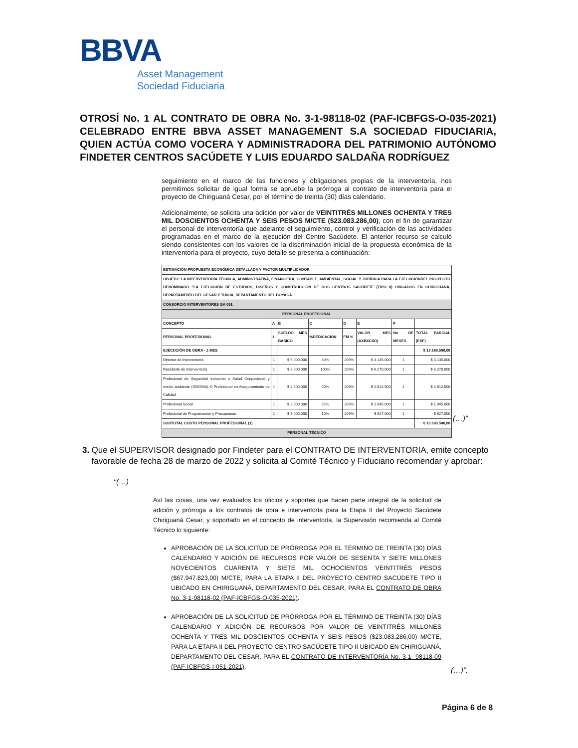BBVA
Asset Management
Sociedad Fiduciaria
OTROSÍ No. 1 AL CONTRATO DE OBRA No. 3-1-98118-02 (PAF-ICBFGS-O-035-2021) CELEBRADO ENTRE BBVA ASSET MANAGEMENT S.A SOCIEDAD FIDUCIARIA, QUIEN ACTÚA COMO VOCERA Y ADMINISTRADORA DEL PATRIMONIO AUTÓNOMO FINDETER CENTROS SACÚDETE Y LUIS EDUARDO SALDAÑA RODRÍGUEZ
seguimiento en el marco de las funciones y obligaciones propias de la interventoría, nos permitimos solicitar de igual forma se apruebe la prórroga al contrato de interventoría para el proyecto de Chiriguaná Cesar, por el término de treinta (30) días calendario.
Adicionalmente, se solicita una adición por valor de VEINTITRÉS MILLONES OCHENTA Y TRES MIL DOSCIENTOS OCHENTA Y SEIS PESOS M/CTE ($23.083.286,00), con el fin de garantizar el personal de interventoría que adelante el seguimiento, control y verificación de las actividades programadas en el marco de la ejecución del Centro Sacúdete. El anterior recurso se calculó siendo consistentes con los valores de la discriminación inicial de la propuesta económica de la interventoría para el proyecto, cuyo detalle se presenta a continuación:
| ESTIMACIÓN PROPUESTA ECONÓMICA DETALLADA Y FACTOR MULTIPLICADOR | | | | | | | |
| --- | --- | --- | --- | --- | --- | --- | --- |
| OBJETO: LA INTERVENTORÍA TÉCNICA, ADMINISTRATIVA, FINANCIERA, CONTABLE, AMBIENTAL, SOCIAL Y JURÍDICA PARA LA EJECUCIÓNDEL PROYECTO DENOMINADO "LA EJECUCIÓN DE ESTUDIOS, DISEÑOS Y CONSTRUCCIÓN DE DOS CENTROS SACÚDETE (TIPO II) UBICADOS EN CHIRIGUANÁ, DEPARTAMENTO DEL CESAR Y TUNJA, DEPARTAMENTO DEL BOYACÁ. | | | | | | | |
| CONSORCIO INTERVENTORES GA 051. | | | | | | | |
| PERSONAL PROFESIONAL | | | | | | | |
| CONCEPTO | A | B | C | D | E | F | |
| PERSONAL PROFESIONAL | 1 | SUELDO MES BASICO | %DEDICACION | FM % | VALOR MES (AXBXCXD) | No DE MESES | TOTAL PARCIAL (EXF) |
| EJECUCIÓN DE OBRA - 1 MES | | | | | | | $ 13.689.500,00 |
| Director de Interventoría | 1 | $ 5.000.000 | 30% | 209% | $ 3.135.000 | 1 | $ 3.135.000 |
| Residente de Interventoría | 1 | $ 3.000.000 | 100% | 209% | $ 6.270.000 | 1 | $ 6.270.000 |
| Profesional de Seguridad Industrial y Salud Ocupacional y medio ambiente (SISOMA) O Profesional en Aseguramiento de Calidad | 1 | $ 2.500.000 | 50% | 209% | $ 2.612.500 | 1 | $ 2.612.500 |
| Profesional Social | 1 | $ 2.000.000 | 25% | 209% | $ 1.045.000 | 1 | $ 1.045.000 |
| Profesional de Programación y Presupuesto | 1 | $ 3.000.000 | 10% | 209% | $ 627.000 | 1 | $ 627.000 |
| SUBTOTAL COSTO PERSONAL PROFESIONAL (1) | | | | | | | $ 13.689.500,00 |
| PERSONAL TÉCNICO | | | | | | | |
(…)”
3. Que el SUPERVISOR designado por Findeter para el CONTRATO DE INTERVENTORIA, emite concepto favorable de fecha 28 de marzo de 2022 y solicita al Comité Técnico y Fiduciario recomendar y aprobar:
“(…)
Así las cosas, una vez evaluados los oficios y soportes que hacen parte integral de la solicitud de adición y prórroga a los contratos de obra e interventoría para la Etapa II del Proyecto Sacúdete Chiriguaná Cesar, y soportado en el concepto de interventoría, la Supervisión recomienda al Comité Técnico lo siguiente:
APROBACIÓN DE LA SOLICITUD DE PRÓRROGA POR EL TÉRMINO DE TREINTA (30) DÍAS CALENDARIO Y ADICIÓN DE RECURSOS POR VALOR DE SESENTA Y SIETE MILLONES NOVECIENTOS CUARENTA Y SIETE MIL OCHOCIENTOS VEINTITRÉS PESOS ($67.947.823,00) M/CTE, PARA LA ETAPA II DEL PROYECTO CENTRO SACÚDETE TIPO II UBICADO EN CHIRIGUANÁ, DEPARTAMENTO DEL CESAR, PARA EL CONTRATO DE OBRA No. 3-1-98118-02 (PAF-ICBFGS-O-035-2021).
APROBACIÓN DE LA SOLICITUD DE PRÓRROGA POR EL TÉRMINO DE TREINTA (30) DÍAS CALENDARIO Y ADICIÓN DE RECURSOS POR VALOR DE VEINTITRÉS MILLONES OCHENTA Y TRES MIL DOSCIENTOS OCHENTA Y SEIS PESOS ($23.083.286,00) M/CTE, PARA LA ETAPA II DEL PROYECTO CENTRO SACÚDETE TIPO II UBICADO EN CHIRIGUANÁ, DEPARTAMENTO DEL CESAR, PARA EL CONTRATO DE INTERVENTORÍA No. 3-1- 98118-09 (PAF-ICBFGS-I-051-2021).
(…)”.
Página 6 de 8